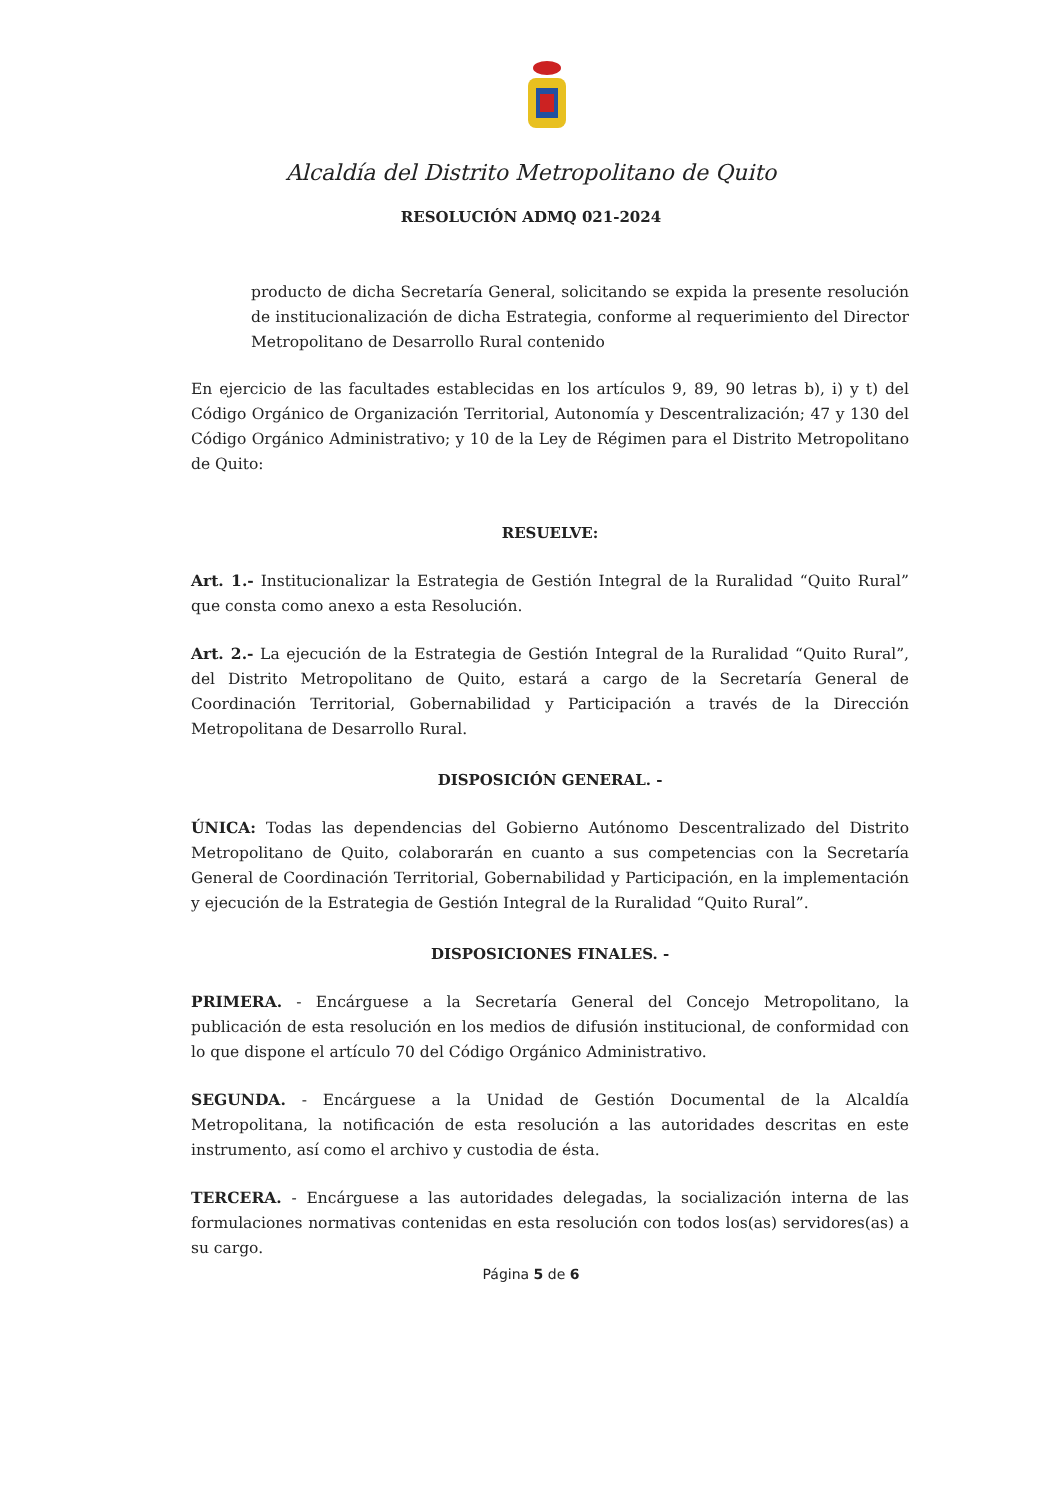Alcaldía del Distrito Metropolitano de Quito
RESOLUCIÓN ADMQ 021-2024
producto de dicha Secretaría General, solicitando se expida la presente resolución de institucionalización de dicha Estrategia, conforme al requerimiento del Director Metropolitano de Desarrollo Rural contenido
En ejercicio de las facultades establecidas en los artículos 9, 89, 90 letras b), i) y t) del Código Orgánico de Organización Territorial, Autonomía y Descentralización; 47 y 130 del Código Orgánico Administrativo; y 10 de la Ley de Régimen para el Distrito Metropolitano de Quito:
RESUELVE:
Art. 1.- Institucionalizar la Estrategia de Gestión Integral de la Ruralidad “Quito Rural” que consta como anexo a esta Resolución.
Art. 2.- La ejecución de la Estrategia de Gestión Integral de la Ruralidad “Quito Rural”, del Distrito Metropolitano de Quito, estará a cargo de la Secretaría General de Coordinación Territorial, Gobernabilidad y Participación a través de la Dirección Metropolitana de Desarrollo Rural.
DISPOSICIÓN GENERAL. -
ÚNICA: Todas las dependencias del Gobierno Autónomo Descentralizado del Distrito Metropolitano de Quito, colaborarán en cuanto a sus competencias con la Secretaría General de Coordinación Territorial, Gobernabilidad y Participación, en la implementación y ejecución de la Estrategia de Gestión Integral de la Ruralidad “Quito Rural”.
DISPOSICIONES FINALES. -
PRIMERA. - Encárguese a la Secretaría General del Concejo Metropolitano, la publicación de esta resolución en los medios de difusión institucional, de conformidad con lo que dispone el artículo 70 del Código Orgánico Administrativo.
SEGUNDA. - Encárguese a la Unidad de Gestión Documental de la Alcaldía Metropolitana, la notificación de esta resolución a las autoridades descritas en este instrumento, así como el archivo y custodia de ésta.
TERCERA. - Encárguese a las autoridades delegadas, la socialización interna de las formulaciones normativas contenidas en esta resolución con todos los(as) servidores(as) a su cargo.
Página 5 de 6